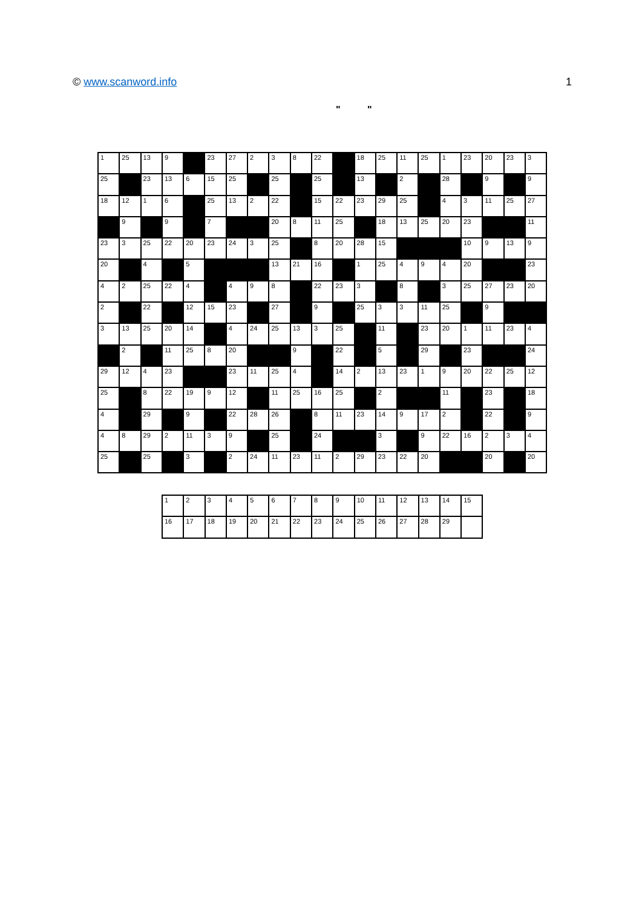© www.scanword.info 1
" "
| 1 | 25 | 13 | 9 | | 23 | 27 | 2 | 3 | 8 | 22 | | 18 | 25 | 11 | 25 | 1 | 23 | 20 | 23 | 3 |
| 25 | | 23 | 13 | 6 | 15 | 25 | | 25 | | 25 | | 13 | | 2 | | 28 | | 9 | | 9 |
| 18 | 12 | 1 | 6 | | 25 | 13 | 2 | 22 | | 15 | 22 | 23 | 29 | 25 | | 4 | 3 | 11 | 25 | 27 |
| | 9 | | 9 | | 7 | | | 20 | 8 | 11 | 25 | | 18 | 13 | 25 | 20 | 23 | | | 11 |
| 23 | 3 | 25 | 22 | 20 | 23 | 24 | 3 | 25 | | 8 | 20 | 28 | 15 | | | | 10 | 9 | 13 | 9 |
| 20 | | 4 | | 5 | | | | 13 | 21 | 16 | | 1 | 25 | 4 | 9 | 4 | 20 | | | 23 |
| 4 | 2 | 25 | 22 | 4 | | 4 | 9 | 8 | | 22 | 23 | 3 | | 8 | | 3 | 25 | 27 | 23 | 20 |
| 2 | | 22 | | 12 | 15 | 23 | | 27 | | 9 | | 25 | 3 | 3 | 11 | 25 | | 9 | | |
| 3 | 13 | 25 | 20 | 14 | | 4 | 24 | 25 | 13 | 3 | 25 | | 11 | | 23 | 20 | 1 | 11 | 23 | 4 |
| | 2 | | 11 | 25 | 8 | 20 | | | 9 | | 22 | | 5 | | 29 | | 23 | | | 24 |
| 29 | 12 | 4 | 23 | | | 23 | 11 | 25 | 4 | | 14 | 2 | 13 | 23 | 1 | 9 | 20 | 22 | 25 | 12 |
| 25 | | 8 | 22 | 19 | 9 | 12 | | 11 | 25 | 16 | 25 | | 2 | | | 11 | | 23 | | 18 |
| 4 | | 29 | | 9 | | 22 | 28 | 26 | | 8 | 11 | 23 | 14 | 9 | 17 | 2 | | 22 | | 9 |
| 4 | 8 | 29 | 2 | 11 | 3 | 9 | | 25 | | 24 | | | 3 | | 9 | 22 | 16 | 2 | 3 | 4 |
| 25 | | 25 | | 3 | | 2 | 24 | 11 | 23 | 11 | 2 | 29 | 23 | 22 | 20 | | | 20 | | 20 |
| 1 | 2 | 3 | 4 | 5 | 6 | 7 | 8 | 9 | 10 | 11 | 12 | 13 | 14 | 15 |
| 16 | 17 | 18 | 19 | 20 | 21 | 22 | 23 | 24 | 25 | 26 | 27 | 28 | 29 | |